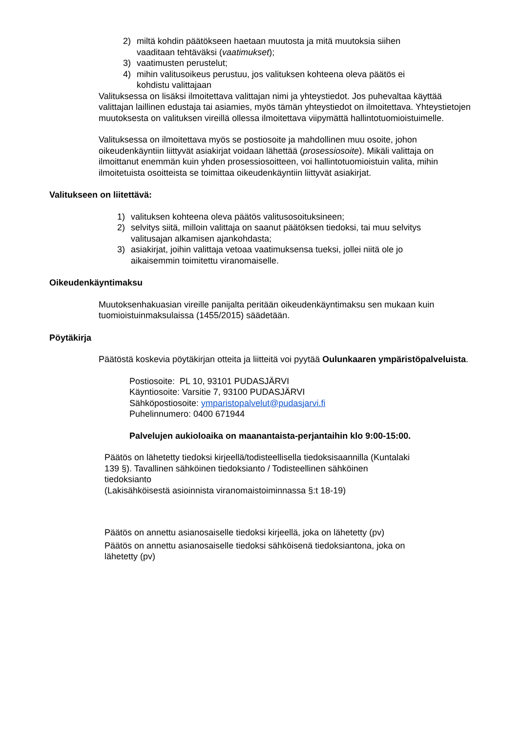2) miltä kohdin päätökseen haetaan muutosta ja mitä muutoksia siihen vaaditaan tehtäväksi (vaatimukset);
3) vaatimusten perustelut;
4) mihin valitusoikeus perustuu, jos valituksen kohteena oleva päätös ei kohdistu valittajaan
Valituksessa on lisäksi ilmoitettava valittajan nimi ja yhteystiedot. Jos puhevaltaa käyttää valittajan laillinen edustaja tai asiamies, myös tämän yhteystiedot on ilmoitettava. Yhteystietojen muutoksesta on valituksen vireillä ollessa ilmoitettava viipymättä hallintotuomioistuimelle.
Valituksessa on ilmoitettava myös se postiosoite ja mahdollinen muu osoite, johon oikeudenkäyntiin liittyvät asiakirjat voidaan lähettää (prosessiosoite). Mikäli valittaja on ilmoittanut enemmän kuin yhden prosessiosoitteen, voi hallintotuomioistuin valita, mihin ilmoitetuista osoitteista se toimittaa oikeudenkäyntiin liittyvät asiakirjat.
Valitukseen on liitettävä:
1) valituksen kohteena oleva päätös valitusosoituksineen;
2) selvitys siitä, milloin valittaja on saanut päätöksen tiedoksi, tai muu selvitys valitusajan alkamisen ajankohdasta;
3) asiakirjat, joihin valittaja vetoaa vaatimuksensa tueksi, jollei niitä ole jo aikaisemmin toimitettu viranomaiselle.
Oikeudenkäyntimaksu
Muutoksenhakuasian vireille panijalta peritään oikeudenkäyntimaksu sen mukaan kuin tuomioistuinmaksulaissa (1455/2015) säädetään.
Pöytäkirja
Päätöstä koskevia pöytäkirjan otteita ja liitteitä voi pyytää Oulunkaaren ympäristöpalveluista.
Postiosoite: PL 10, 93101 PUDASJÄRVI
Käyntiosoite: Varsitie 7, 93100 PUDASJÄRVI
Sähköpostiosoite: ymparistopalvelut@pudasjarvi.fi
Puhelinnumero: 0400 671944
Palvelujen aukioloaika on maanantaista-perjantaihin klo 9:00-15:00.
Päätös on lähetetty tiedoksi kirjeellä/todisteellisella tiedoksisaannilla (Kuntalaki 139 §). Tavallinen sähköinen tiedoksianto / Todisteellinen sähköinen tiedoksianto
(Lakisähköisestä asioinnista viranomaistoiminnassa §:t 18-19)
Päätös on annettu asianosaiselle tiedoksi kirjeellä, joka on lähetetty (pv)
Päätös on annettu asianosaiselle tiedoksi sähköisenä tiedoksiantona, joka on lähetetty (pv)